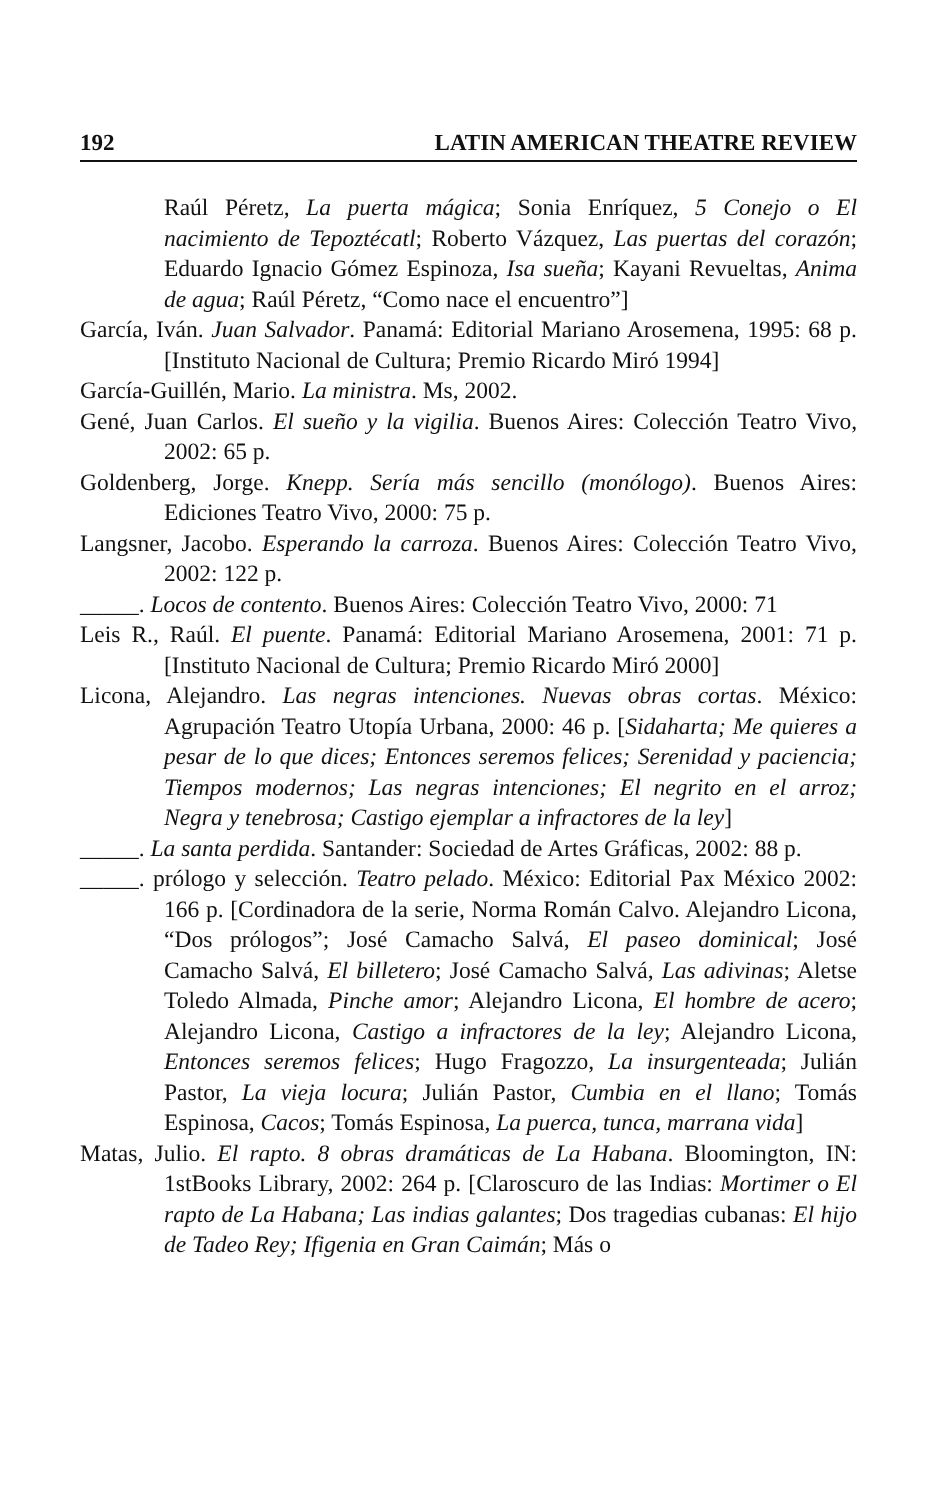192 LATIN AMERICAN THEATRE REVIEW
Raúl Péretz, La puerta mágica; Sonia Enríquez, 5 Conejo o El nacimiento de Tepoztécatl; Roberto Vázquez, Las puertas del corazón; Eduardo Ignacio Gómez Espinoza, Isa sueña; Kayani Revueltas, Anima de agua; Raúl Péretz, “Como nace el encuentro”]
García, Iván. Juan Salvador. Panamá: Editorial Mariano Arosemena, 1995: 68 p. [Instituto Nacional de Cultura; Premio Ricardo Miró 1994]
García-Guillén, Mario. La ministra. Ms, 2002.
Gené, Juan Carlos. El sueño y la vigilia. Buenos Aires: Colección Teatro Vivo, 2002: 65 p.
Goldenberg, Jorge. Knepp. Sería más sencillo (monólogo). Buenos Aires: Ediciones Teatro Vivo, 2000: 75 p.
Langsner, Jacobo. Esperando la carroza. Buenos Aires: Colección Teatro Vivo, 2002: 122 p.
_____. Locos de contento. Buenos Aires: Colección Teatro Vivo, 2000: 71
Leis R., Raúl. El puente. Panamá: Editorial Mariano Arosemena, 2001: 71 p. [Instituto Nacional de Cultura; Premio Ricardo Miró 2000]
Licona, Alejandro. Las negras intenciones. Nuevas obras cortas. México: Agrupación Teatro Utopía Urbana, 2000: 46 p. [Sidaharta; Me quieres a pesar de lo que dices; Entonces seremos felices; Serenidad y paciencia; Tiempos modernos; Las negras intenciones; El negrito en el arroz; Negra y tenebrosa; Castigo ejemplar a infractores de la ley]
_____. La santa perdida. Santander: Sociedad de Artes Gráficas, 2002: 88 p.
_____. prólogo y selección. Teatro pelado. México: Editorial Pax México 2002: 166 p. [Cordinadora de la serie, Norma Román Calvo. Alejandro Licona, “Dos prólogos”; José Camacho Salvá, El paseo dominical; José Camacho Salvá, El billetero; José Camacho Salvá, Las adivinas; Aletse Toledo Almada, Pinche amor; Alejandro Licona, El hombre de acero; Alejandro Licona, Castigo a infractores de la ley; Alejandro Licona, Entonces seremos felices; Hugo Fragozzo, La insurgenteada; Julián Pastor, La vieja locura; Julián Pastor, Cumbia en el llano; Tomás Espinosa, Cacos; Tomás Espinosa, La puerca, tunca, marrana vida]
Matas, Julio. El rapto. 8 obras dramáticas de La Habana. Bloomington, IN: 1stBooks Library, 2002: 264 p. [Claroscuro de las Indias: Mortimer o El rapto de La Habana; Las indias galantes; Dos tragedias cubanas: El hijo de Tadeo Rey; Ifigenia en Gran Caimán; Más o